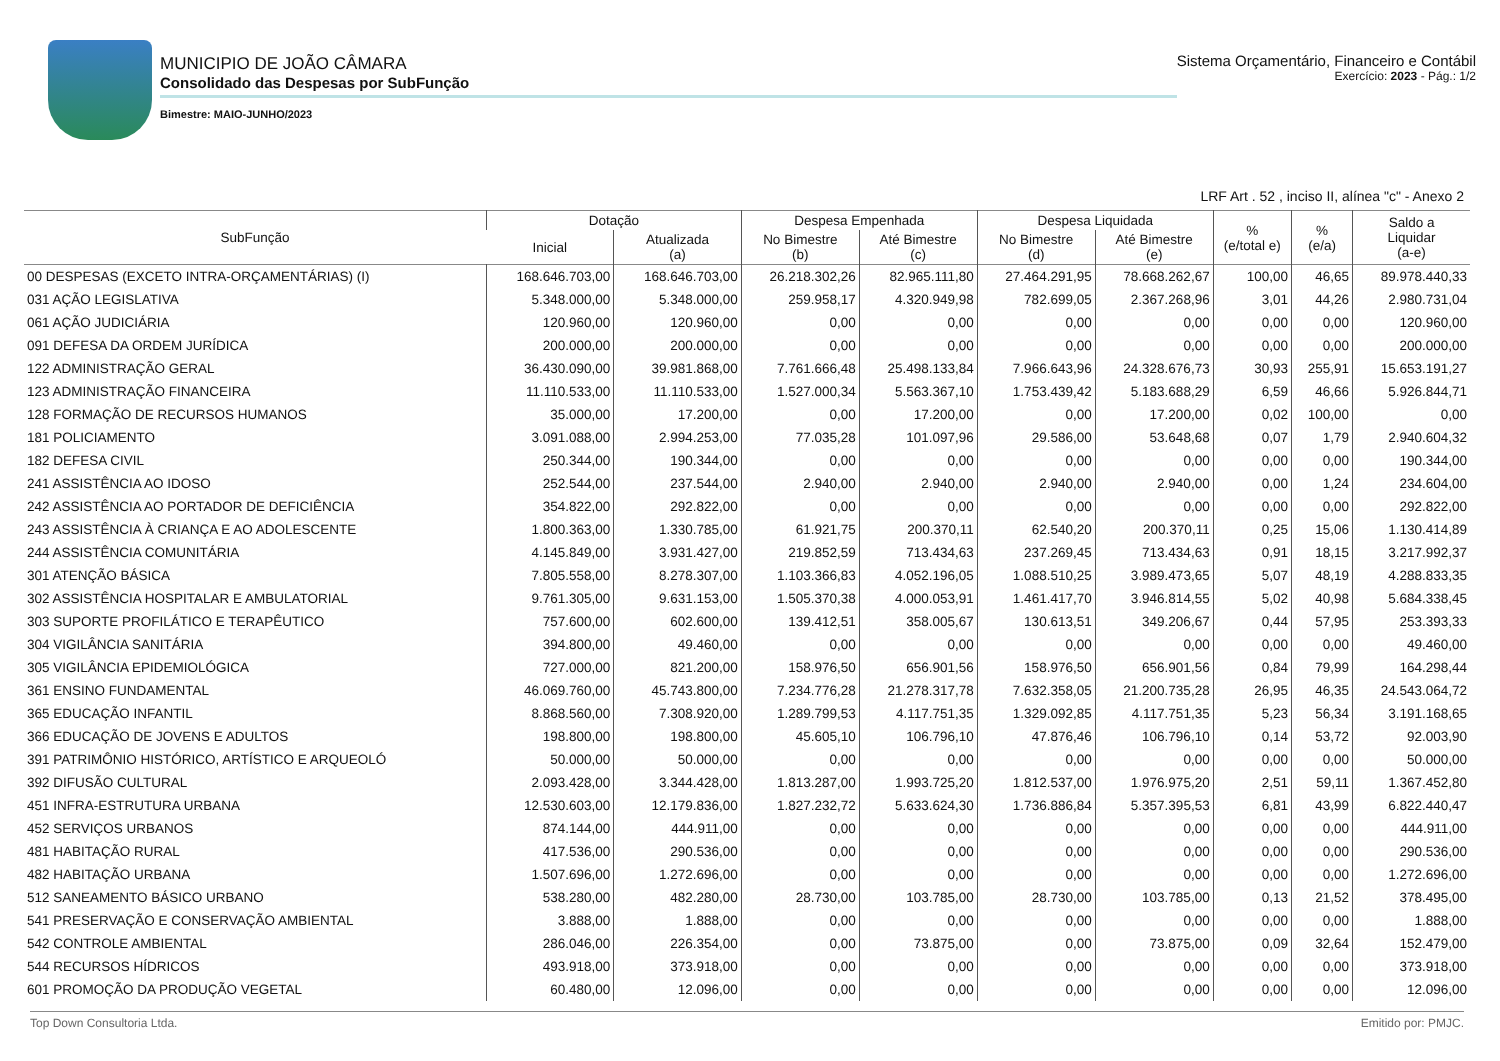MUNICIPIO DE JOÃO CÂMARA
Consolidado das Despesas por SubFunção
Bimestre: MAIO-JUNHO/2023
Sistema Orçamentário, Financeiro e Contábil
Exercício: 2023 - Pág.: 1/2
LRF Art . 52 , inciso II, alínea "c" - Anexo 2
| SubFunção | Dotação | | Despesa Empenhada | | Despesa Liquidada | | % (e/total e) | % (e/a) | Saldo a Liquidar (a-e) |
| --- | --- | --- | --- | --- | --- | --- | --- | --- | --- |
| | Inicial | Atualizada (a) | No Bimestre (b) | Até Bimestre (c) | No Bimestre (d) | Até Bimestre (e) | | | |
| 00 DESPESAS (EXCETO INTRA-ORÇAMENTÁRIAS) (I) | 168.646.703,00 | 168.646.703,00 | 26.218.302,26 | 82.965.111,80 | 27.464.291,95 | 78.668.262,67 | 100,00 | 46,65 | 89.978.440,33 |
| 031 AÇÃO LEGISLATIVA | 5.348.000,00 | 5.348.000,00 | 259.958,17 | 4.320.949,98 | 782.699,05 | 2.367.268,96 | 3,01 | 44,26 | 2.980.731,04 |
| 061 AÇÃO JUDICIÁRIA | 120.960,00 | 120.960,00 | 0,00 | 0,00 | 0,00 | 0,00 | 0,00 | 0,00 | 120.960,00 |
| 091 DEFESA DA ORDEM JURÍDICA | 200.000,00 | 200.000,00 | 0,00 | 0,00 | 0,00 | 0,00 | 0,00 | 0,00 | 200.000,00 |
| 122 ADMINISTRAÇÃO GERAL | 36.430.090,00 | 39.981.868,00 | 7.761.666,48 | 25.498.133,84 | 7.966.643,96 | 24.328.676,73 | 30,93 | 255,91 | 15.653.191,27 |
| 123 ADMINISTRAÇÃO FINANCEIRA | 11.110.533,00 | 11.110.533,00 | 1.527.000,34 | 5.563.367,10 | 1.753.439,42 | 5.183.688,29 | 6,59 | 46,66 | 5.926.844,71 |
| 128 FORMAÇÃO DE RECURSOS HUMANOS | 35.000,00 | 17.200,00 | 0,00 | 17.200,00 | 0,00 | 17.200,00 | 0,02 | 100,00 | 0,00 |
| 181 POLICIAMENTO | 3.091.088,00 | 2.994.253,00 | 77.035,28 | 101.097,96 | 29.586,00 | 53.648,68 | 0,07 | 1,79 | 2.940.604,32 |
| 182 DEFESA CIVIL | 250.344,00 | 190.344,00 | 0,00 | 0,00 | 0,00 | 0,00 | 0,00 | 0,00 | 190.344,00 |
| 241 ASSISTÊNCIA AO IDOSO | 252.544,00 | 237.544,00 | 2.940,00 | 2.940,00 | 2.940,00 | 2.940,00 | 0,00 | 1,24 | 234.604,00 |
| 242 ASSISTÊNCIA AO PORTADOR DE DEFICIÊNCIA | 354.822,00 | 292.822,00 | 0,00 | 0,00 | 0,00 | 0,00 | 0,00 | 0,00 | 292.822,00 |
| 243 ASSISTÊNCIA À CRIANÇA E AO ADOLESCENTE | 1.800.363,00 | 1.330.785,00 | 61.921,75 | 200.370,11 | 62.540,20 | 200.370,11 | 0,25 | 15,06 | 1.130.414,89 |
| 244 ASSISTÊNCIA COMUNITÁRIA | 4.145.849,00 | 3.931.427,00 | 219.852,59 | 713.434,63 | 237.269,45 | 713.434,63 | 0,91 | 18,15 | 3.217.992,37 |
| 301 ATENÇÃO BÁSICA | 7.805.558,00 | 8.278.307,00 | 1.103.366,83 | 4.052.196,05 | 1.088.510,25 | 3.989.473,65 | 5,07 | 48,19 | 4.288.833,35 |
| 302 ASSISTÊNCIA HOSPITALAR E AMBULATORIAL | 9.761.305,00 | 9.631.153,00 | 1.505.370,38 | 4.000.053,91 | 1.461.417,70 | 3.946.814,55 | 5,02 | 40,98 | 5.684.338,45 |
| 303 SUPORTE PROFILÁTICO E TERAPÊUTICO | 757.600,00 | 602.600,00 | 139.412,51 | 358.005,67 | 130.613,51 | 349.206,67 | 0,44 | 57,95 | 253.393,33 |
| 304 VIGILÂNCIA SANITÁRIA | 394.800,00 | 49.460,00 | 0,00 | 0,00 | 0,00 | 0,00 | 0,00 | 0,00 | 49.460,00 |
| 305 VIGILÂNCIA EPIDEMIOLÓGICA | 727.000,00 | 821.200,00 | 158.976,50 | 656.901,56 | 158.976,50 | 656.901,56 | 0,84 | 79,99 | 164.298,44 |
| 361 ENSINO FUNDAMENTAL | 46.069.760,00 | 45.743.800,00 | 7.234.776,28 | 21.278.317,78 | 7.632.358,05 | 21.200.735,28 | 26,95 | 46,35 | 24.543.064,72 |
| 365 EDUCAÇÃO INFANTIL | 8.868.560,00 | 7.308.920,00 | 1.289.799,53 | 4.117.751,35 | 1.329.092,85 | 4.117.751,35 | 5,23 | 56,34 | 3.191.168,65 |
| 366 EDUCAÇÃO DE JOVENS E ADULTOS | 198.800,00 | 198.800,00 | 45.605,10 | 106.796,10 | 47.876,46 | 106.796,10 | 0,14 | 53,72 | 92.003,90 |
| 391 PATRIMÔNIO HISTÓRICO, ARTÍSTICO E ARQUEOLÓ | 50.000,00 | 50.000,00 | 0,00 | 0,00 | 0,00 | 0,00 | 0,00 | 0,00 | 50.000,00 |
| 392 DIFUSÃO CULTURAL | 2.093.428,00 | 3.344.428,00 | 1.813.287,00 | 1.993.725,20 | 1.812.537,00 | 1.976.975,20 | 2,51 | 59,11 | 1.367.452,80 |
| 451 INFRA-ESTRUTURA URBANA | 12.530.603,00 | 12.179.836,00 | 1.827.232,72 | 5.633.624,30 | 1.736.886,84 | 5.357.395,53 | 6,81 | 43,99 | 6.822.440,47 |
| 452 SERVIÇOS URBANOS | 874.144,00 | 444.911,00 | 0,00 | 0,00 | 0,00 | 0,00 | 0,00 | 0,00 | 444.911,00 |
| 481 HABITAÇÃO RURAL | 417.536,00 | 290.536,00 | 0,00 | 0,00 | 0,00 | 0,00 | 0,00 | 0,00 | 290.536,00 |
| 482 HABITAÇÃO URBANA | 1.507.696,00 | 1.272.696,00 | 0,00 | 0,00 | 0,00 | 0,00 | 0,00 | 0,00 | 1.272.696,00 |
| 512 SANEAMENTO BÁSICO URBANO | 538.280,00 | 482.280,00 | 28.730,00 | 103.785,00 | 28.730,00 | 103.785,00 | 0,13 | 21,52 | 378.495,00 |
| 541 PRESERVAÇÃO E CONSERVAÇÃO AMBIENTAL | 3.888,00 | 1.888,00 | 0,00 | 0,00 | 0,00 | 0,00 | 0,00 | 0,00 | 1.888,00 |
| 542 CONTROLE AMBIENTAL | 286.046,00 | 226.354,00 | 0,00 | 73.875,00 | 0,00 | 73.875,00 | 0,09 | 32,64 | 152.479,00 |
| 544 RECURSOS HÍDRICOS | 493.918,00 | 373.918,00 | 0,00 | 0,00 | 0,00 | 0,00 | 0,00 | 0,00 | 373.918,00 |
| 601 PROMOÇÃO DA PRODUÇÃO VEGETAL | 60.480,00 | 12.096,00 | 0,00 | 0,00 | 0,00 | 0,00 | 0,00 | 0,00 | 12.096,00 |
Top Down Consultoria Ltda. Emitido por: PMJC.